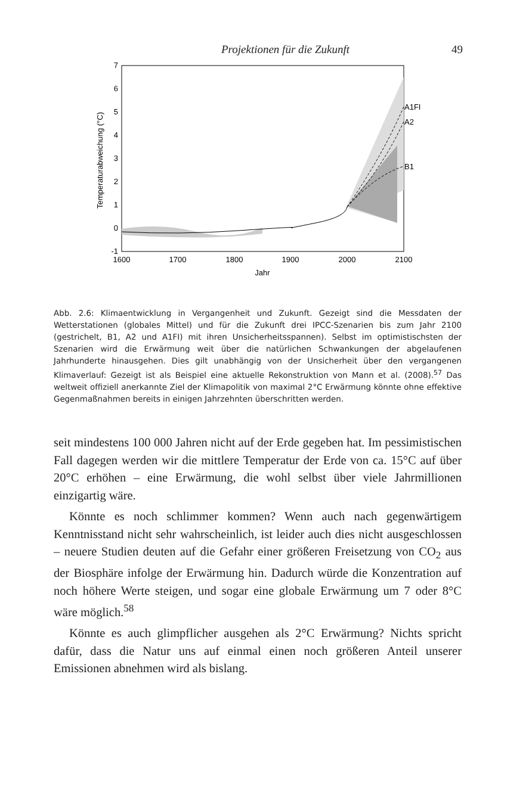Projektionen für die Zukunft 49
7
6
5
4
3
2
1
0
-1
1600
1700
1800
1900
2000
2100
Jahr
Temperaturabweichung (°C)
A1FI
A2
B1
Abb. 2.6: Klimaentwicklung in Vergangenheit und Zukunft. Gezeigt sind die Messdaten der Wetterstationen (globales Mittel) und für die Zukunft drei IPCC-Szenarien bis zum Jahr 2100 (gestrichelt, B1, A2 und A1FI) mit ihren Unsicherheitsspannen). Selbst im optimistischsten der Szenarien wird die Erwärmung weit über die natürlichen Schwankungen der abgelaufenen Jahrhunderte hinausgehen. Dies gilt unabhängig von der Unsicherheit über den vergangenen Klimaverlauf: Gezeigt ist als Beispiel eine aktuelle Rekonstruktion von Mann et al. (2008).<sup>57</sup> Das weltweit offiziell anerkannte Ziel der Klimapolitik von maximal 2°C Erwärmung könnte ohne effektive Gegenmaßnahmen bereits in einigen Jahrzehnten überschritten werden.
seit mindestens 100 000 Jahren nicht auf der Erde gegeben hat. Im pessimistischen Fall dagegen werden wir die mittlere Temperatur der Erde von ca. 15°C auf über 20°C erhöhen – eine Erwärmung, die wohl selbst über viele Jahrmillionen einzigartig wäre.
Könnte es noch schlimmer kommen? Wenn auch nach gegenwärtigem Kenntnisstand nicht sehr wahrscheinlich, ist leider auch dies nicht ausgeschlossen – neuere Studien deuten auf die Gefahr einer größeren Freisetzung von CO<sub>2</sub> aus der Biosphäre infolge der Erwärmung hin. Dadurch würde die Konzentration auf noch höhere Werte steigen, und sogar eine globale Erwärmung um 7 oder 8°C wäre möglich.<sup>58</sup>
Könnte es auch glimpflicher ausgehen als 2°C Erwärmung? Nichts spricht dafür, dass die Natur uns auf einmal einen noch größeren Anteil unserer Emissionen abnehmen wird als bislang.